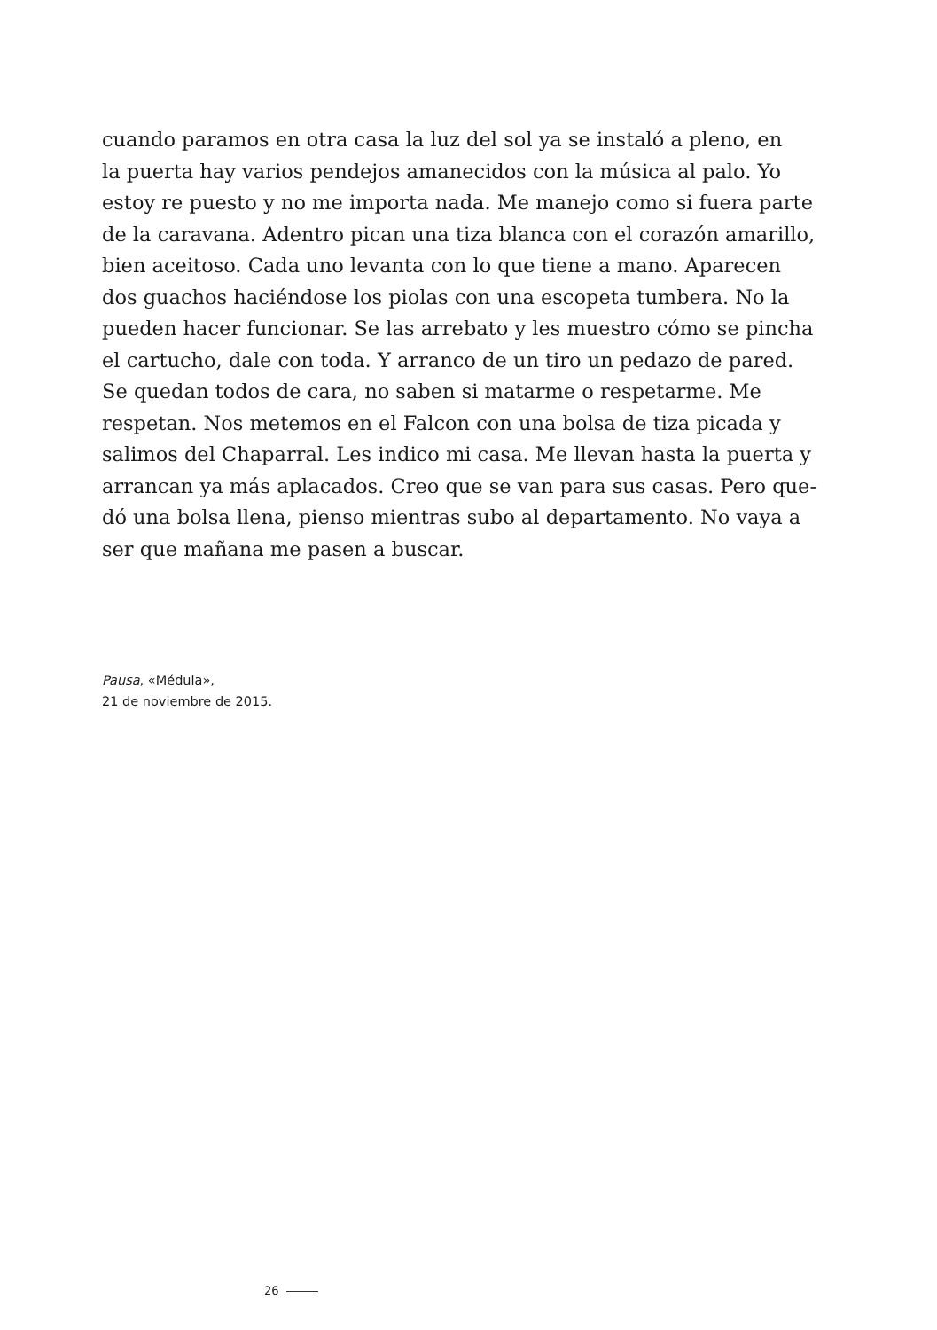cuando paramos en otra casa la luz del sol ya se instaló a pleno, en
la puerta hay varios pendejos amanecidos con la música al palo. Yo
estoy re puesto y no me importa nada. Me manejo como si fuera parte
de la caravana. Adentro pican una tiza blanca con el corazón amarillo,
bien aceitoso. Cada uno levanta con lo que tiene a mano. Aparecen
dos guachos haciéndose los piolas con una escopeta tumbera. No la
pueden hacer funcionar. Se las arrebato y les muestro cómo se pincha
el cartucho, dale con toda. Y arranco de un tiro un pedazo de pared.
Se quedan todos de cara, no saben si matarme o respetarme. Me
respetan. Nos metemos en el Falcon con una bolsa de tiza picada y
salimos del Chaparral. Les indico mi casa. Me llevan hasta la puerta y
arrancan ya más aplacados. Creo que se van para sus casas. Pero que-
dó una bolsa llena, pienso mientras subo al departamento. No vaya a
ser que mañana me pasen a buscar.
Pausa, «Médula»,
21 de noviembre de 2015.
26